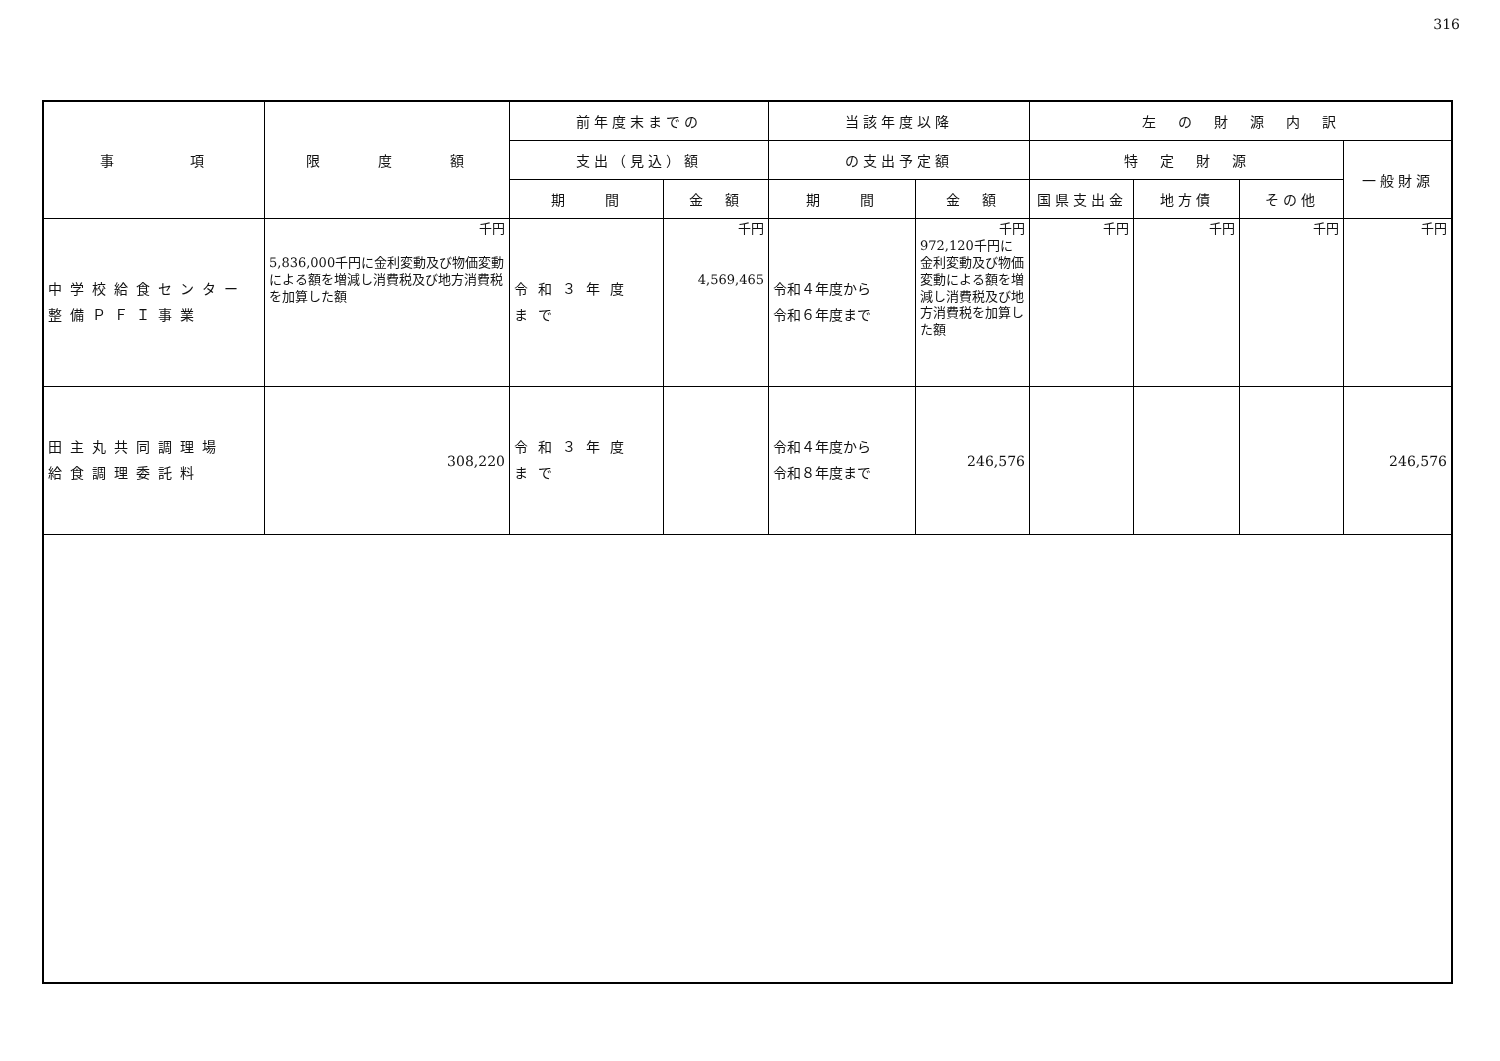316
| 事 項 | 限 度 額 | 前年度末までの | | 当該年度以降 | | 左 の 財 源 内 訳 | | | |
| --- | --- | --- | --- | --- | --- | --- | --- | --- | --- |
| | | 支出（見込）額 | | の支出予定額 | | 特 定 財 源 | | | 一般財源 |
| | | 期 間 | 金 額 | 期 間 | 金 額 | 国県支出金 | 地方債 | その他 | |
| 中学校給食センター 整備ＰＦＩ事業 | 千円 5,836,000千円に金利変動及び物価変動による額を増減し消費税及び地方消費税を加算した額 | 令和３年度 まで | 千円 4,569,465 | 令和４年度から 令和６年度まで | 千円 972,120千円に金利変動及び物価変動による額を増減し消費税及び地方消費税を加算した額 | 千円 | 千円 | 千円 | 千円 |
| 田主丸共同調理場 給食調理委託料 | 308,220 | 令和３年度 まで | | 令和４年度から 令和８年度まで | 246,576 | | | | 246,576 |